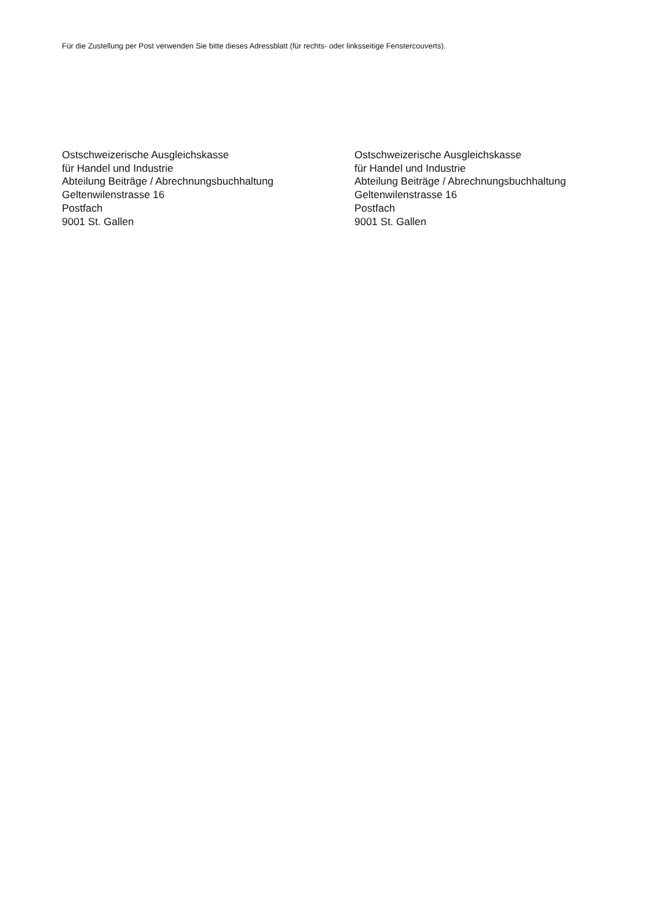Für die Zustellung per Post verwenden Sie bitte dieses Adressblatt (für rechts- oder linksseitige Fenstercouverts).
Ostschweizerische Ausgleichskasse
für Handel und Industrie
Abteilung Beiträge / Abrechnungsbuchhaltung
Geltenwilenstrasse 16
Postfach
9001 St. Gallen
Ostschweizerische Ausgleichskasse
für Handel und Industrie
Abteilung Beiträge / Abrechnungsbuchhaltung
Geltenwilenstrasse 16
Postfach
9001 St. Gallen